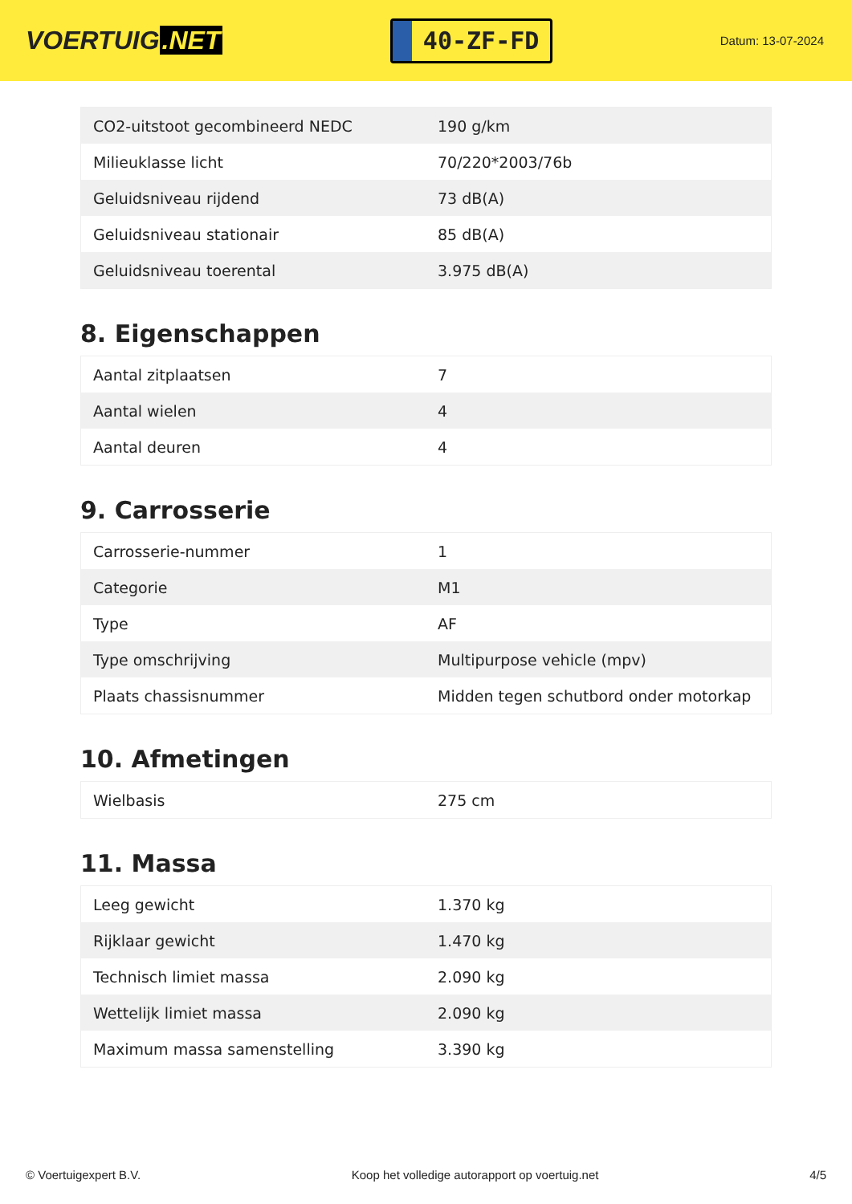VOERTUIG.NET
40-ZF-FD
Datum: 13-07-2024
| CO2-uitstoot gecombineerd NEDC | 190 g/km |
| Milieuklasse licht | 70/220*2003/76b |
| Geluidsniveau rijdend | 73 dB(A) |
| Geluidsniveau stationair | 85 dB(A) |
| Geluidsniveau toerental | 3.975 dB(A) |
8. Eigenschappen
| Aantal zitplaatsen | 7 |
| Aantal wielen | 4 |
| Aantal deuren | 4 |
9. Carrosserie
| Carrosserie-nummer | 1 |
| Categorie | M1 |
| Type | AF |
| Type omschrijving | Multipurpose vehicle (mpv) |
| Plaats chassisnummer | Midden tegen schutbord onder motorkap |
10. Afmetingen
| Wielbasis | 275 cm |
11. Massa
| Leeg gewicht | 1.370 kg |
| Rijklaar gewicht | 1.470 kg |
| Technisch limiet massa | 2.090 kg |
| Wettelijk limiet massa | 2.090 kg |
| Maximum massa samenstelling | 3.390 kg |
© Voertuigexpert B.V. Koop het volledige autorapport op voertuig.net 4/5